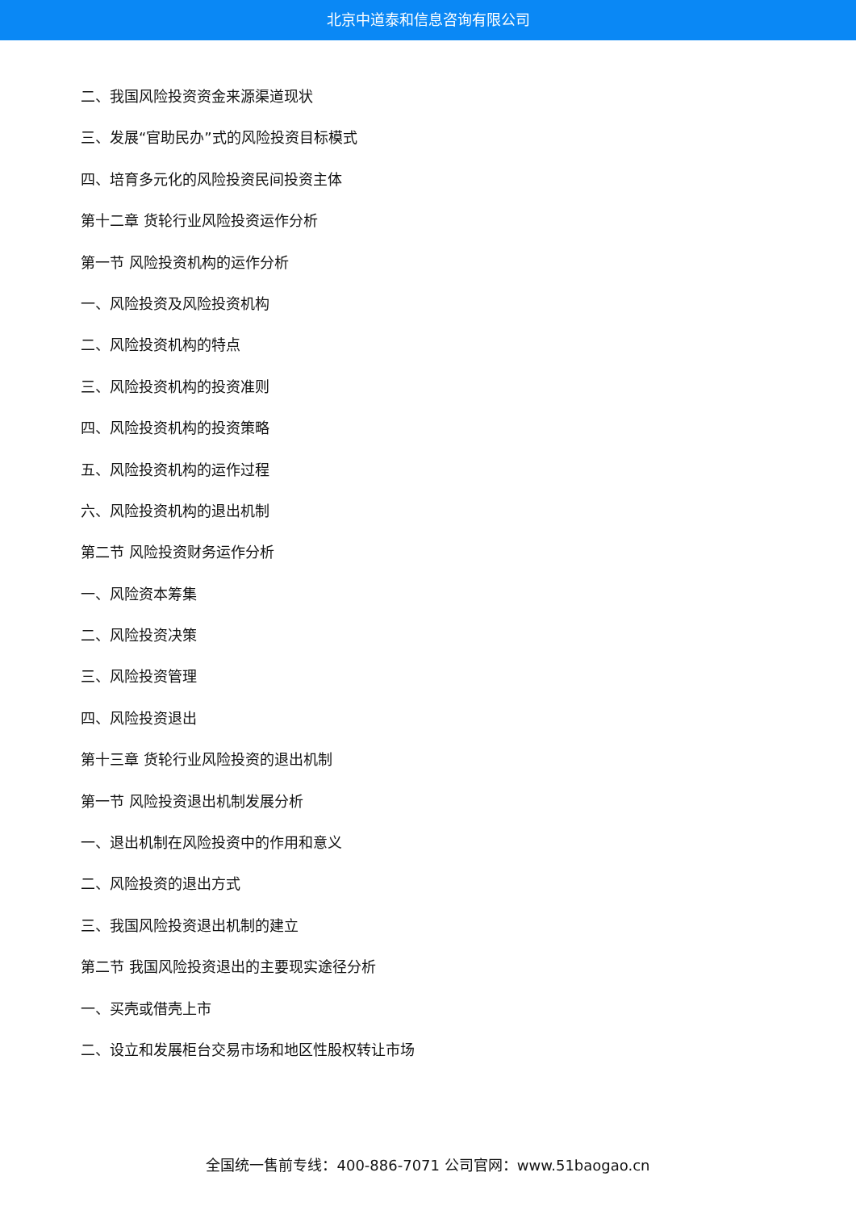北京中道泰和信息咨询有限公司
二、我国风险投资资金来源渠道现状
三、发展“官助民办”式的风险投资目标模式
四、培育多元化的风险投资民间投资主体
第十二章 货轮行业风险投资运作分析
第一节 风险投资机构的运作分析
一、风险投资及风险投资机构
二、风险投资机构的特点
三、风险投资机构的投资准则
四、风险投资机构的投资策略
五、风险投资机构的运作过程
六、风险投资机构的退出机制
第二节 风险投资财务运作分析
一、风险资本筹集
二、风险投资决策
三、风险投资管理
四、风险投资退出
第十三章 货轮行业风险投资的退出机制
第一节 风险投资退出机制发展分析
一、退出机制在风险投资中的作用和意义
二、风险投资的退出方式
三、我国风险投资退出机制的建立
第二节 我国风险投资退出的主要现实途径分析
一、买壳或借壳上市
二、设立和发展柜台交易市场和地区性股权转让市场
全国统一售前专线：400-886-7071 公司官网：www.51baogao.cn